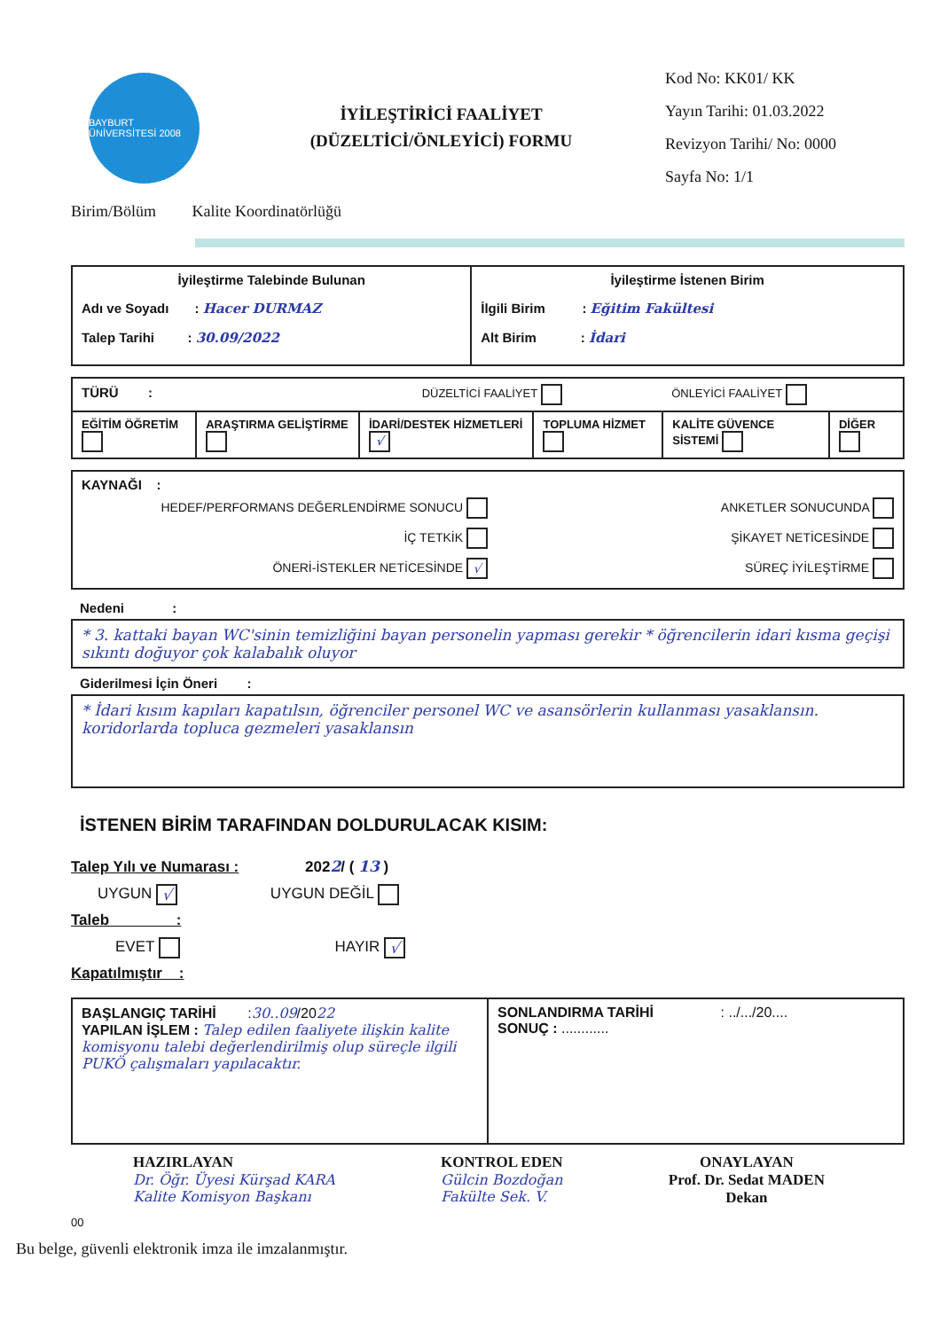BAYBURT ÜNİVERSİTESİ 2008
İYİLEŞTİRİCİ FAALİYET
(DÜZELTİCİ/ÖNLEYİCİ) FORMU
Kod No: KK01/ KK
Yayın Tarihi: 01.03.2022
Revizyon Tarihi/ No: 0000
Sayfa No: 1/1
Birim/Bölüm Kalite Koordinatörlüğü
| İyileştirme Talebinde Bulunan Adı ve Soyadı : Hacer DURMAZ Talep Tarihi : 30.09/2022 | İyileştirme İstenen Birim İlgili Birim : Eğitim Fakültesi Alt Birim : İdari |
| TÜRÜ : DÜZELTİCİ FAALİYET ÖNLEYİCİ FAALİYET | | | | | |
| EĞİTİM ÖĞRETİM | ARAŞTIRMA GELİŞTİRME | İDARİ/DESTEK HİZMETLERİ √ | TOPLUMA HİZMET | KALİTE GÜVENCE SİSTEMİ | DİĞER |
| KAYNAĞI : HEDEF/PERFORMANS DEĞERLENDİRME SONUCU İÇ TETKİK ÖNERİ-İSTEKLER NETİCESİNDE √ ANKETLER SONUCUNDA ŞİKAYET NETİCESİNDE SÜREÇ İYİLEŞTİRME |
Nedeni :
| * 3. kattaki bayan WC'sinin temizliğini bayan personelin yapması gerekir * öğrencilerin idari kısma geçişi sıkıntı doğuyor çok kalabalık oluyor |
Giderilmesi İçin Öneri :
| * İdari kısım kapıları kapatılsın, öğrenciler personel WC ve asansörlerin kullanması yasaklansın. koridorlarda topluca gezmeleri yasaklansın |
İSTENEN BİRİM TARAFINDAN DOLDURULACAK KISIM:
Talep Yılı ve Numarası : 2022/ ( 13 )
UYGUN √ UYGUN DEĞİL
Taleb :
EVET HAYIR √
Kapatılmıştır :
| BAŞLANGIÇ TARİHİ : 30..09 /20 22 YAPILAN İŞLEM : Talep edilen faaliyete ilişkin kalite komisyonu talebi değerlendirilmiş olup süreçle ilgili PUKÖ çalışmaları yapılacaktır. | SONLANDIRMA TARİHİ : ../.../20.... SONUÇ : ............ |
HAZIRLAYAN
Dr. Öğr. Üyesi Kürşad KARA
Kalite Komisyon Başkanı
KONTROL EDEN
Gülcin Bozdoğan
Fakülte Sek. V.
ONAYLAYAN
Prof. Dr. Sedat MADEN
Dekan
00
Bu belge, güvenli elektronik imza ile imzalanmıştır.